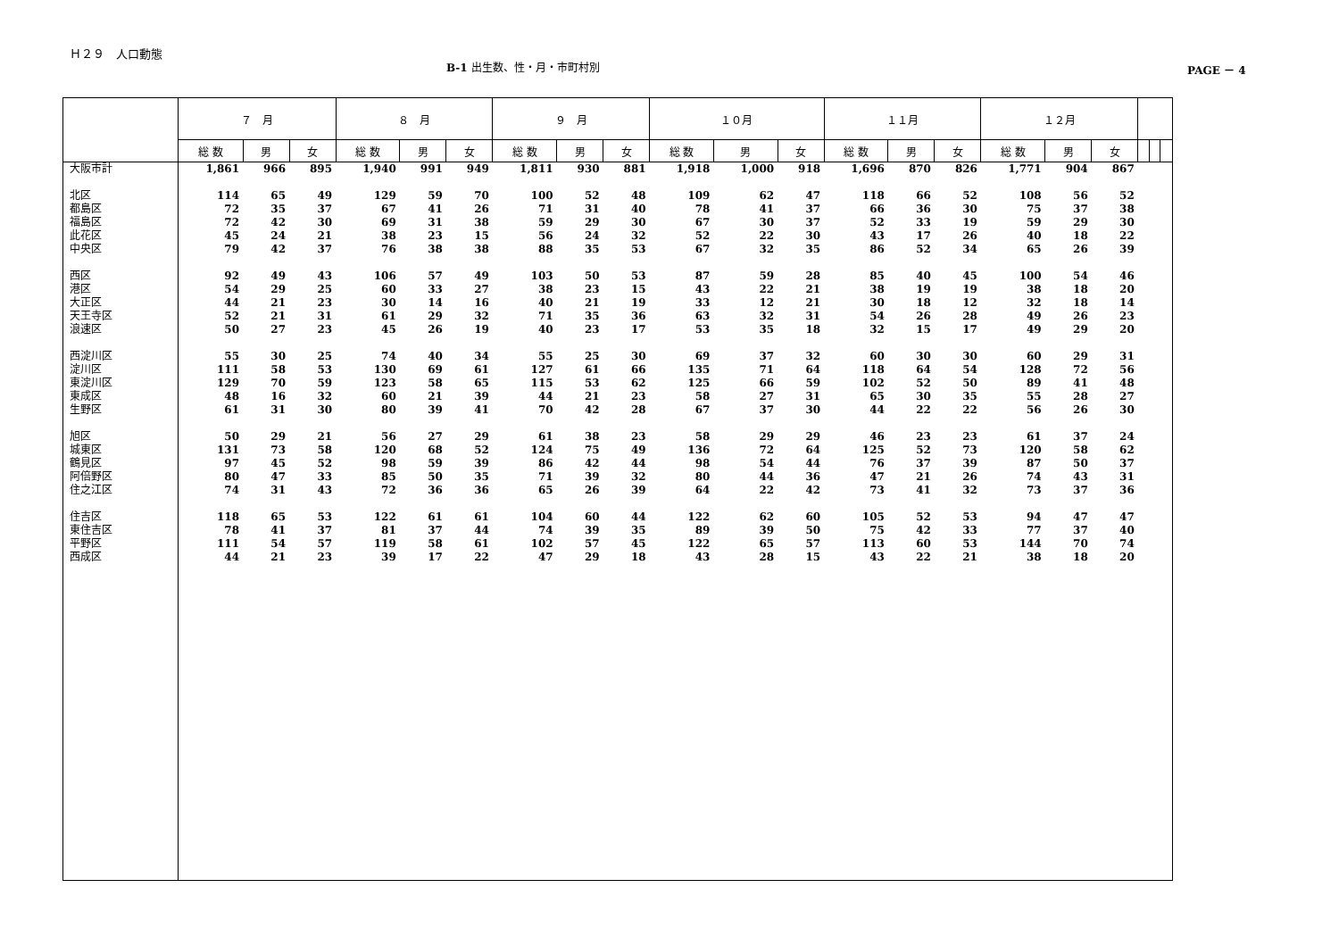Ｈ２９　人口動態
B-1 出生数、性・月・市町村別 PAGE － 4
| | ７ 月 | | | ８ 月 | | | ９ 月 | | | １０月 | | | １１月 | | | １２月 | | | | | |
| --- | --- | --- | --- | --- | --- | --- | --- | --- | --- | --- | --- | --- | --- | --- | --- | --- | --- | --- | --- | --- | --- |
| | 総 数 | 男 | 女 | 総 数 | 男 | 女 | 総 数 | 男 | 女 | 総 数 | 男 | 女 | 総 数 | 男 | 女 | 総 数 | 男 | 女 | | | |
| 大阪市計 | 1,861 | 966 | 895 | 1,940 | 991 | 949 | 1,811 | 930 | 881 | 1,918 | 1,000 | 918 | 1,696 | 870 | 826 | 1,771 | 904 | 867 | | | |
| 北区 | 114 | 65 | 49 | 129 | 59 | 70 | 100 | 52 | 48 | 109 | 62 | 47 | 118 | 66 | 52 | 108 | 56 | 52 | | | |
| 都島区 | 72 | 35 | 37 | 67 | 41 | 26 | 71 | 31 | 40 | 78 | 41 | 37 | 66 | 36 | 30 | 75 | 37 | 38 | | | |
| 福島区 | 72 | 42 | 30 | 69 | 31 | 38 | 59 | 29 | 30 | 67 | 30 | 37 | 52 | 33 | 19 | 59 | 29 | 30 | | | |
| 此花区 | 45 | 24 | 21 | 38 | 23 | 15 | 56 | 24 | 32 | 52 | 22 | 30 | 43 | 17 | 26 | 40 | 18 | 22 | | | |
| 中央区 | 79 | 42 | 37 | 76 | 38 | 38 | 88 | 35 | 53 | 67 | 32 | 35 | 86 | 52 | 34 | 65 | 26 | 39 | | | |
| 西区 | 92 | 49 | 43 | 106 | 57 | 49 | 103 | 50 | 53 | 87 | 59 | 28 | 85 | 40 | 45 | 100 | 54 | 46 | | | |
| 港区 | 54 | 29 | 25 | 60 | 33 | 27 | 38 | 23 | 15 | 43 | 22 | 21 | 38 | 19 | 19 | 38 | 18 | 20 | | | |
| 大正区 | 44 | 21 | 23 | 30 | 14 | 16 | 40 | 21 | 19 | 33 | 12 | 21 | 30 | 18 | 12 | 32 | 18 | 14 | | | |
| 天王寺区 | 52 | 21 | 31 | 61 | 29 | 32 | 71 | 35 | 36 | 63 | 32 | 31 | 54 | 26 | 28 | 49 | 26 | 23 | | | |
| 浪速区 | 50 | 27 | 23 | 45 | 26 | 19 | 40 | 23 | 17 | 53 | 35 | 18 | 32 | 15 | 17 | 49 | 29 | 20 | | | |
| 西淀川区 | 55 | 30 | 25 | 74 | 40 | 34 | 55 | 25 | 30 | 69 | 37 | 32 | 60 | 30 | 30 | 60 | 29 | 31 | | | |
| 淀川区 | 111 | 58 | 53 | 130 | 69 | 61 | 127 | 61 | 66 | 135 | 71 | 64 | 118 | 64 | 54 | 128 | 72 | 56 | | | |
| 東淀川区 | 129 | 70 | 59 | 123 | 58 | 65 | 115 | 53 | 62 | 125 | 66 | 59 | 102 | 52 | 50 | 89 | 41 | 48 | | | |
| 東成区 | 48 | 16 | 32 | 60 | 21 | 39 | 44 | 21 | 23 | 58 | 27 | 31 | 65 | 30 | 35 | 55 | 28 | 27 | | | |
| 生野区 | 61 | 31 | 30 | 80 | 39 | 41 | 70 | 42 | 28 | 67 | 37 | 30 | 44 | 22 | 22 | 56 | 26 | 30 | | | |
| 旭区 | 50 | 29 | 21 | 56 | 27 | 29 | 61 | 38 | 23 | 58 | 29 | 29 | 46 | 23 | 23 | 61 | 37 | 24 | | | |
| 城東区 | 131 | 73 | 58 | 120 | 68 | 52 | 124 | 75 | 49 | 136 | 72 | 64 | 125 | 52 | 73 | 120 | 58 | 62 | | | |
| 鶴見区 | 97 | 45 | 52 | 98 | 59 | 39 | 86 | 42 | 44 | 98 | 54 | 44 | 76 | 37 | 39 | 87 | 50 | 37 | | | |
| 阿倍野区 | 80 | 47 | 33 | 85 | 50 | 35 | 71 | 39 | 32 | 80 | 44 | 36 | 47 | 21 | 26 | 74 | 43 | 31 | | | |
| 住之江区 | 74 | 31 | 43 | 72 | 36 | 36 | 65 | 26 | 39 | 64 | 22 | 42 | 73 | 41 | 32 | 73 | 37 | 36 | | | |
| 住吉区 | 118 | 65 | 53 | 122 | 61 | 61 | 104 | 60 | 44 | 122 | 62 | 60 | 105 | 52 | 53 | 94 | 47 | 47 | | | |
| 東住吉区 | 78 | 41 | 37 | 81 | 37 | 44 | 74 | 39 | 35 | 89 | 39 | 50 | 75 | 42 | 33 | 77 | 37 | 40 | | | |
| 平野区 | 111 | 54 | 57 | 119 | 58 | 61 | 102 | 57 | 45 | 122 | 65 | 57 | 113 | 60 | 53 | 144 | 70 | 74 | | | |
| 西成区 | 44 | 21 | 23 | 39 | 17 | 22 | 47 | 29 | 18 | 43 | 28 | 15 | 43 | 22 | 21 | 38 | 18 | 20 | | | |